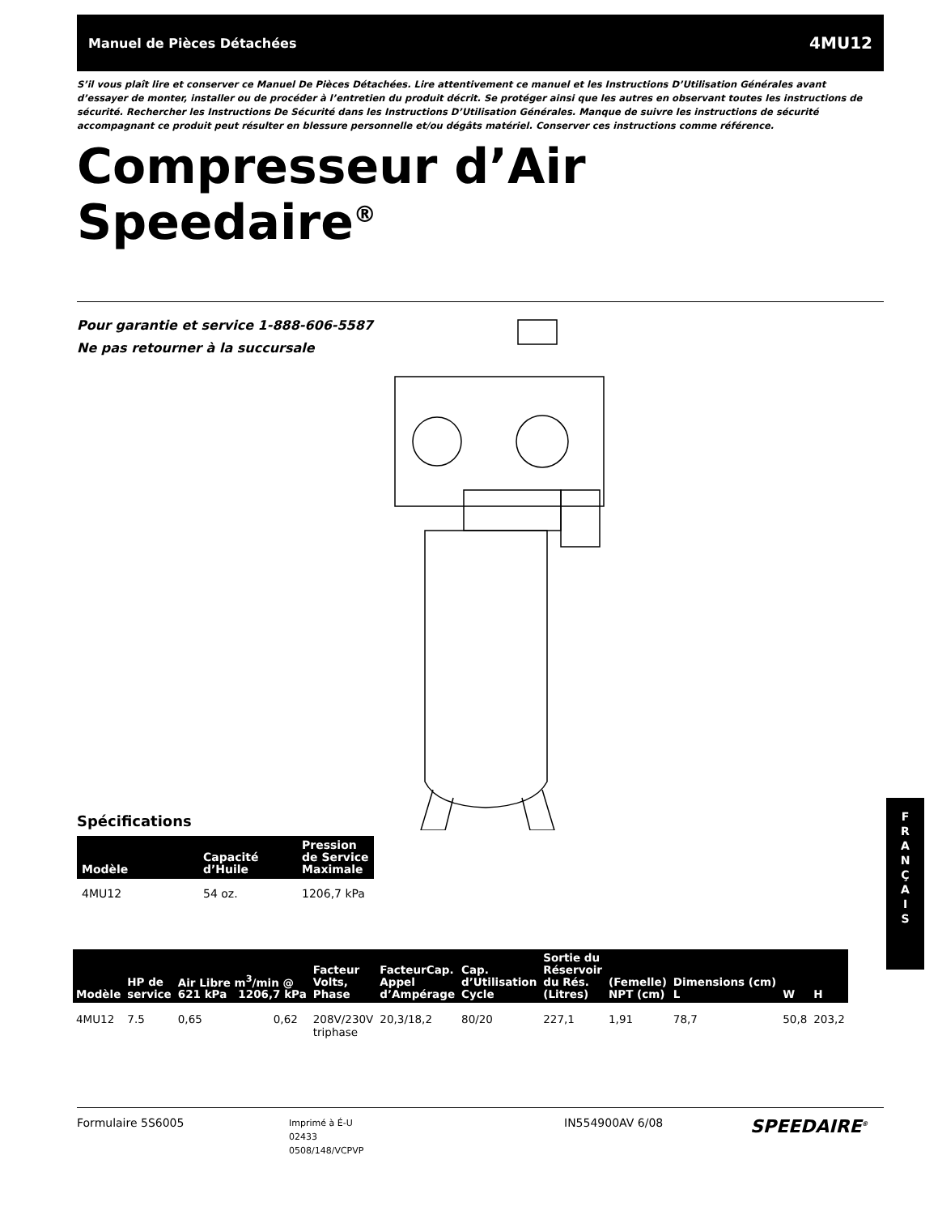Manuel de Pièces Détachées 4MU12
S’il vous plaît lire et conserver ce Manuel De Pièces Détachées. Lire attentivement ce manuel et les Instructions D’Utilisation Générales avant d’essayer de monter, installer ou de procéder à l’entretien du produit décrit. Se protéger ainsi que les autres en observant toutes les instructions de sécurité. Rechercher les Instructions De Sécurité dans les Instructions D’Utilisation Générales. Manque de suivre les instructions de sécurité accompagnant ce produit peut résulter en blessure personnelle et/ou dégâts matériel. Conserver ces instructions comme référence.
Compresseur d’Air
Speedaire<sup>®</sup>
Pour garantie et service 1-888-606-5587
Ne pas retourner à la succursale
Spécifications
| Modèle | Capacité d’Huile | Pression de Service Maximale |
| --- | --- | --- |
| 4MU12 | 54 oz. | 1206,7 kPa |
F
R
A
N
Ç
A
I
S
| Modèle | HP de service | Air Libre m<sup>3</sup>/min @ 621 kPa 1206,7 kPa | | Facteur Volts, Phase | FacteurCap. Appel d’Ampérage | Cap. d’Utilisation Cycle | Sortie du Réservoir du Rés. (Litres) | (Femelle) NPT (cm) | Dimensions (cm) L | W | H |
| --- | --- | --- | --- | --- | --- | --- | --- | --- | --- | --- | --- |
| 4MU12 | 7.5 | 0,65 | 0,62 | 208V/230V triphase | 20,3/18,2 | 80/20 | 227,1 | 1,91 | 78,7 | 50,8 | 203,2 |
Formulaire 5S6005
Imprimé à É-U
02433
0508/148/VCPVP
IN554900AV 6/08
SPEEDAIRE<sup>®</sup>